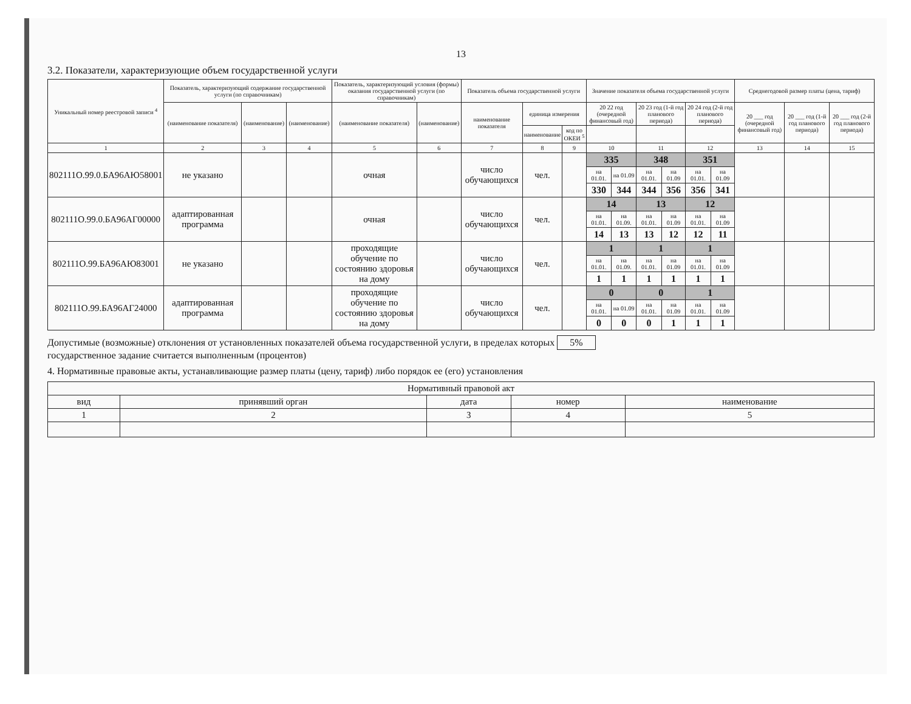13
3.2. Показатели, характеризующие объем государственной услуги
| Уникальный номер реестровой записи <sup>4</sup> | Показатель, характеризующий содержание государственной услуги (по справочникам) | | | Показатель, характеризующий условия (формы) оказания государственной услуги (по справочникам) | | Показатель объема государственной услуги | | | Значение показателя объема государственной услуги | | | | | | Среднегодовой размер платы (цена, тариф) | | |
| --- | --- | --- | --- | --- | --- | --- | --- | --- | --- | --- | --- | --- | --- | --- | --- | --- | --- |
| | (наименование показателя) | (наименование) | (наименование) | (наименование показателя) | (наименование) | наименование показателя | единица измерения | | 20 22 год (очередной финансовый год) | | 20 23 год (1-й год планового периода) | | 20 24 год (2-й год планового периода) | | 20 ___ год (очередной финансовый год) | 20 ___ год (1-й год планового периода) | 20 ___ год (2-й год планового периода) |
| | | | | | | | наименование | код по ОКЕИ <sup>5</sup> | | | | | | | | | |
| 1 | 2 | 3 | 4 | 5 | 6 | 7 | 8 | 9 | 10 | | 11 | | 12 | | 13 | 14 | 15 |
| 802111О.99.0.БА96АЮ58001 | не указано | | | очная | | число обучающихся | чел. | | 335 | | 348 | | 351 | | | | |
| | | | | | | | | | на 01.01. | на 01.09 | на 01.01. | на 01.09 | на 01.01. | на 01.09 | | | |
| | | | | | | | | | 330 | 344 | 344 | 356 | 356 | 341 | | | |
| 802111О.99.0.БА96АГ00000 | адаптированная программа | | | очная | | число обучающихся | чел. | | 14 | | 13 | | 12 | | | | |
| | | | | | | | | | на 01.01. | на 01.09. | на 01.01. | на 01.09 | на 01.01. | на 01.09 | | | |
| | | | | | | | | | 14 | 13 | 13 | 12 | 12 | 11 | | | |
| 802111О.99.БА96АЮ83001 | не указано | | | проходящие обучение по состоянию здоровья на дому | | число обучающихся | чел. | | 1 | | 1 | | 1 | | | | |
| | | | | | | | | | на 01.01. | на 01.09. | на 01.01. | на 01.09 | на 01.01. | на 01.09 | | | |
| | | | | | | | | | 1 | 1 | 1 | 1 | 1 | 1 | | | |
| 802111О.99.БА96АГ24000 | адаптированная программа | | | проходящие обучение по состоянию здоровья на дому | | число обучающихся | чел. | | 0 | | 0 | | 1 | | | | |
| | | | | | | | | | на 01.01. | на 01.09 | на 01.01. | на 01.09 | на 01.01. | на 01.09 | | | |
| | | | | | | | | | 0 | 0 | 0 | 1 | 1 | 1 | | | |
Допустимые (возможные) отклонения от установленных показателей объема государственной услуги, в пределах которых 5%
государственное задание считается выполненным (процентов)
4. Нормативные правовые акты, устанавливающие размер платы (цену, тариф) либо порядок ее (его) установления
| Нормативный правовой акт | | | | |
| --- | --- | --- | --- | --- |
| вид | принявший орган | дата | номер | наименование |
| 1 | 2 | 3 | 4 | 5 |